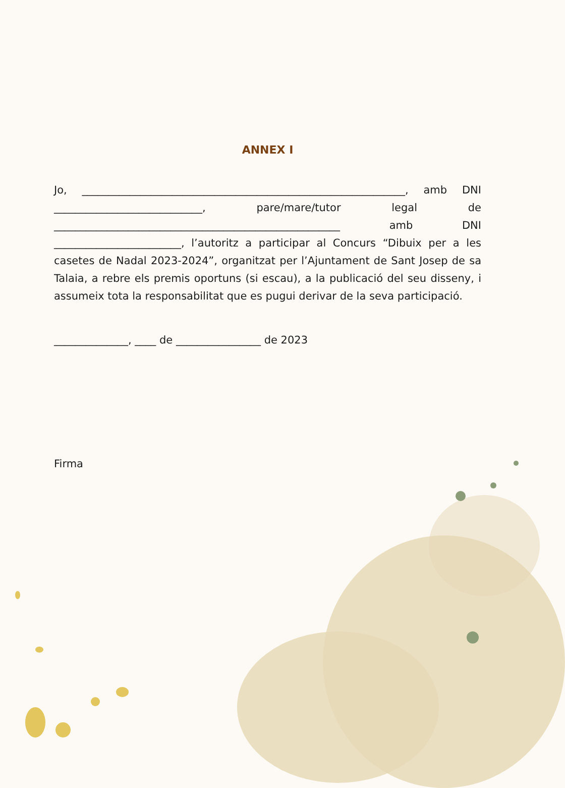ANNEX I
Jo, _____________________________________________________________, amb DNI ____________________________, pare/mare/tutor legal de ______________________________________________________ amb DNI ________________________, l’autoritz a participar al Concurs “Dibuix per a les casetes de Nadal 2023-2024”, organitzat per l’Ajuntament de Sant Josep de sa Talaia, a rebre els premis oportuns (si escau), a la publicació del seu disseny, i assumeix tota la responsabilitat que es pugui derivar de la seva participació.
______________, ____ de ________________ de 2023
Firma